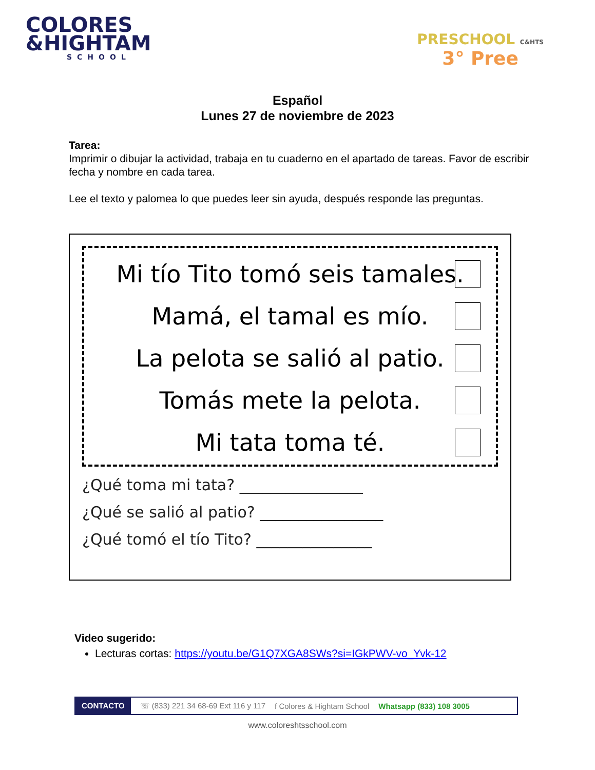COLORES
&HIGHTAM
SCHOOL
PRESCHOOL C&HTS
3° Pree
Español
Lunes 27 de noviembre de 2023
Tarea:
Imprimir o dibujar la actividad, trabaja en tu cuaderno en el apartado de tareas. Favor de escribir fecha y nombre en cada tarea.
Lee el texto y palomea lo que puedes leer sin ayuda, después responde las preguntas.
Mi tío Tito tomó seis tamales.
Mamá, el tamal es mío.
La pelota se salió al patio.
Tomás mete la pelota.
Mi tata toma té.
¿Qué toma mi tata? ________________
¿Qué se salió al patio? ________________
¿Qué tomó el tío Tito? _______________
Video sugerido:
Lecturas cortas: https://youtu.be/G1Q7XGA8SWs?si=IGkPWV-vo_Yvk-12
CONTACTO ☏ (833) 221 34 68-69 Ext 116 y 117 f Colores & Hightam School Whatsapp (833) 108 3005
www.coloreshtsschool.com